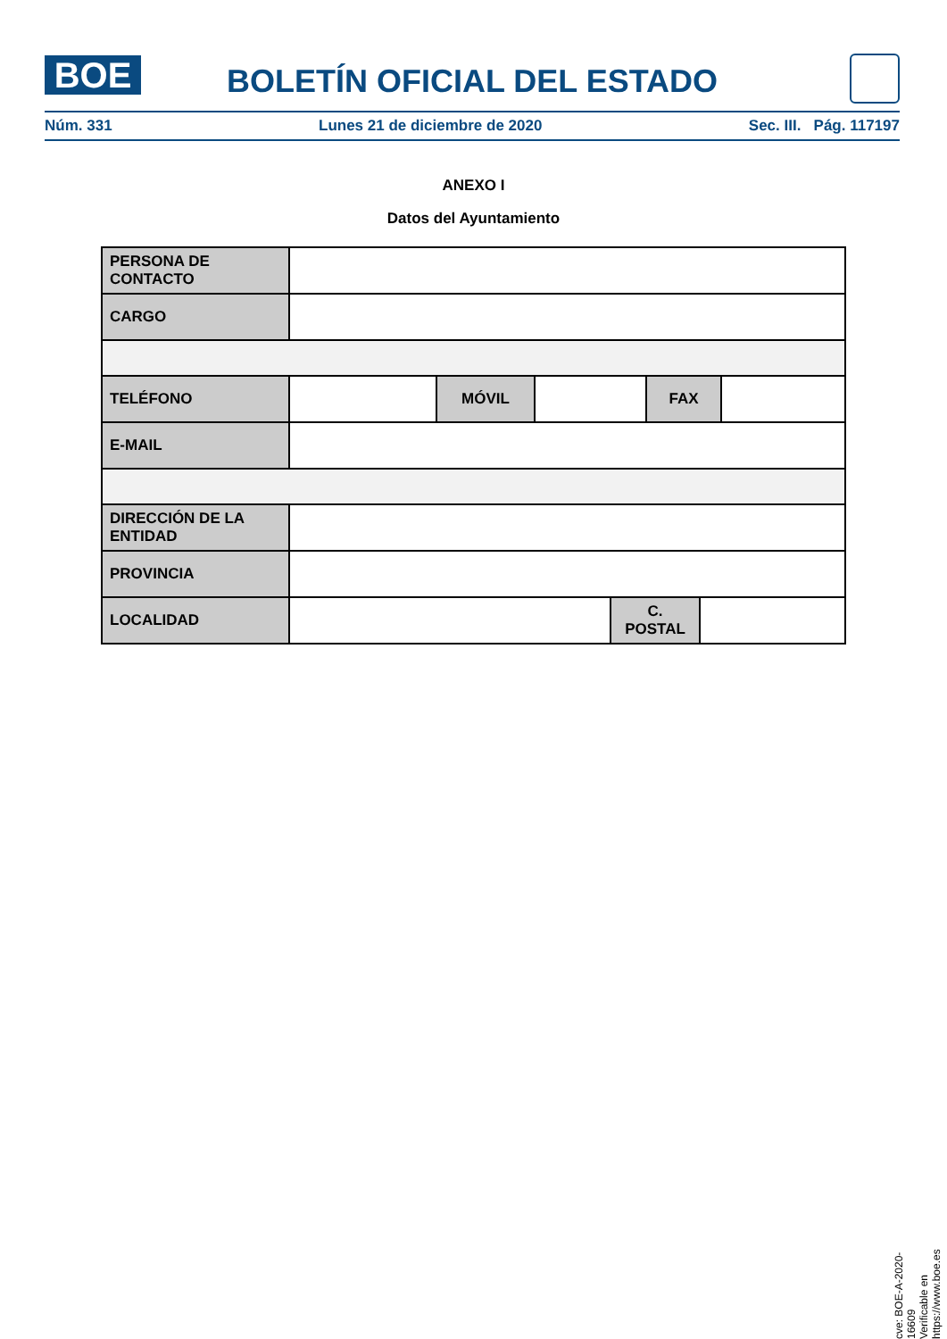BOE
BOLETÍN OFICIAL DEL ESTADO
Núm. 331 Lunes 21 de diciembre de 2020 Sec. III. Pág. 117197
ANEXO I
Datos del Ayuntamiento
| PERSONA DE CONTACTO | | | | | | | |
| CARGO | | | | | | | |
| TELÉFONO | | MÓVIL | | | FAX | | |
| E-MAIL | | | | | | | |
| DIRECCIÓN DE LA ENTIDAD | | | | | | | |
| PROVINCIA | | | | | | | |
| LOCALIDAD | | | | C. POSTAL | | | |
cve: BOE-A-2020-16609
Verificable en https://www.boe.es